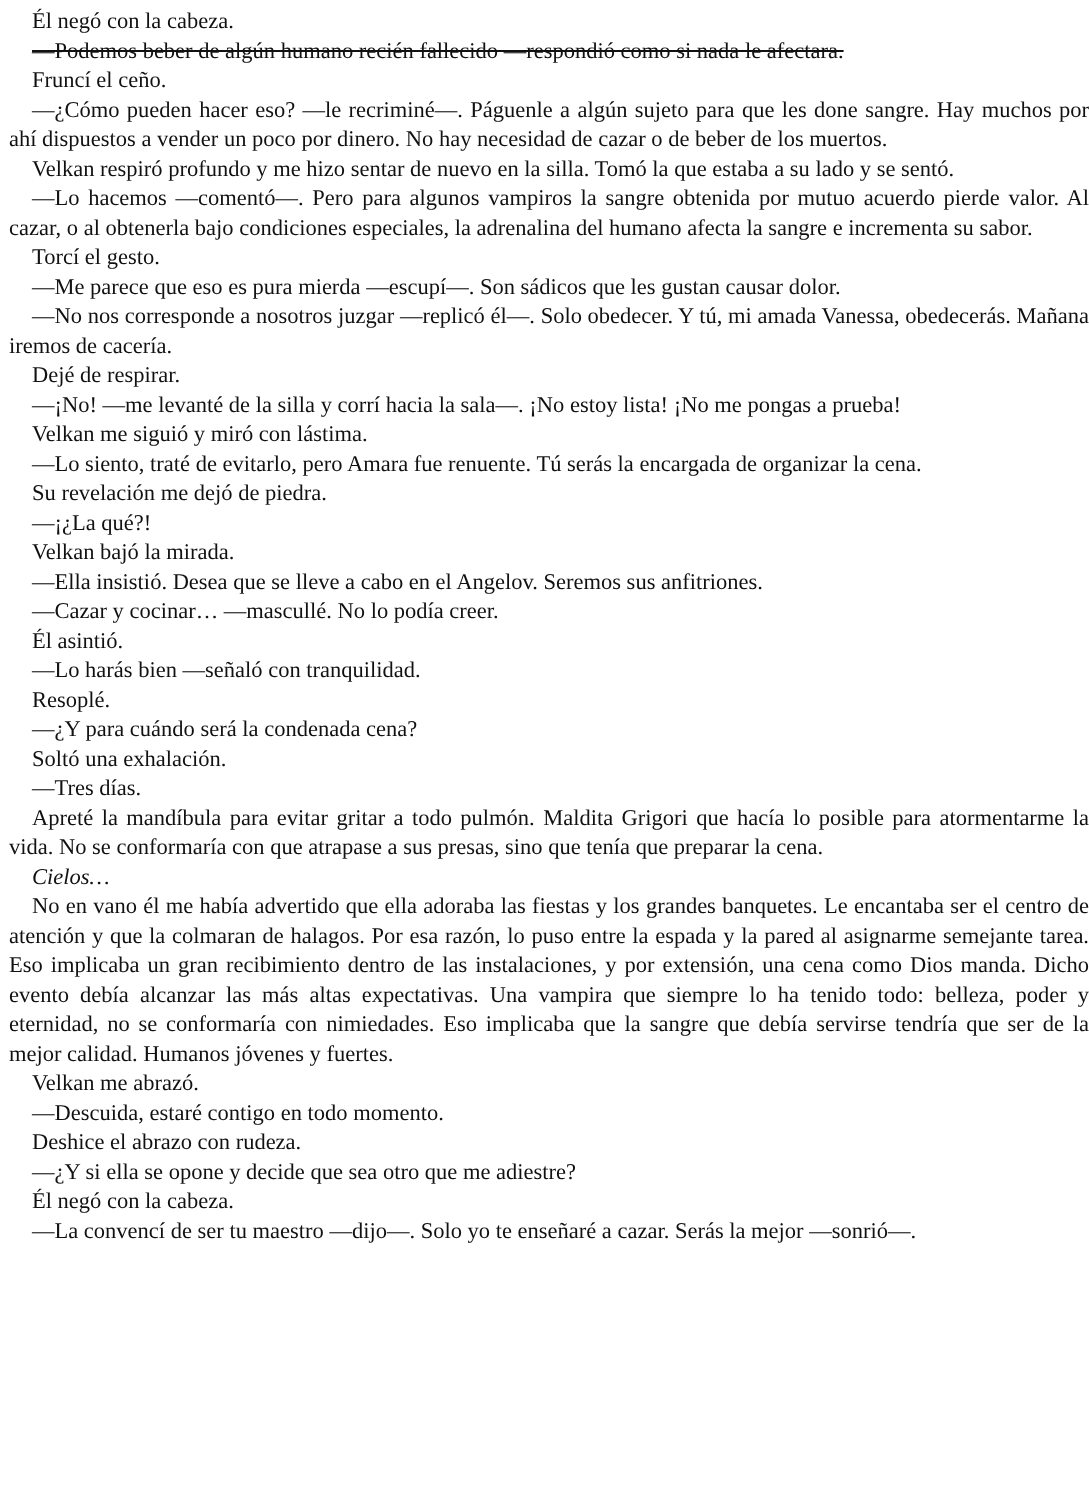Él negó con la cabeza.
—Podemos beber de algún humano recién fallecido —respondió como si nada le afectara.
Fruncí el ceño.
—¿Cómo pueden hacer eso? —le recriminé—. Páguenle a algún sujeto para que les done sangre. Hay muchos por ahí dispuestos a vender un poco por dinero. No hay necesidad de cazar o de beber de los muertos.
Velkan respiró profundo y me hizo sentar de nuevo en la silla. Tomó la que estaba a su lado y se sentó.
—Lo hacemos —comentó—. Pero para algunos vampiros la sangre obtenida por mutuo acuerdo pierde valor. Al cazar, o al obtenerla bajo condiciones especiales, la adrenalina del humano afecta la sangre e incrementa su sabor.
Torcí el gesto.
—Me parece que eso es pura mierda —escupí—. Son sádicos que les gustan causar dolor.
—No nos corresponde a nosotros juzgar —replicó él—. Solo obedecer. Y tú, mi amada Vanessa, obedecerás. Mañana iremos de cacería.
Dejé de respirar.
—¡No! —me levanté de la silla y corrí hacia la sala—. ¡No estoy lista! ¡No me pongas a prueba!
Velkan me siguió y miró con lástima.
—Lo siento, traté de evitarlo, pero Amara fue renuente. Tú serás la encargada de organizar la cena.
Su revelación me dejó de piedra.
—¡¿La qué?!
Velkan bajó la mirada.
—Ella insistió. Desea que se lleve a cabo en el Angelov. Seremos sus anfitriones.
—Cazar y cocinar… —mascullé. No lo podía creer.
Él asintió.
—Lo harás bien —señaló con tranquilidad.
Resoplé.
—¿Y para cuándo será la condenada cena?
Soltó una exhalación.
—Tres días.
Apreté la mandíbula para evitar gritar a todo pulmón. Maldita Grigori que hacía lo posible para atormentarme la vida. No se conformaría con que atrapase a sus presas, sino que tenía que preparar la cena.
Cielos…
No en vano él me había advertido que ella adoraba las fiestas y los grandes banquetes. Le encantaba ser el centro de atención y que la colmaran de halagos. Por esa razón, lo puso entre la espada y la pared al asignarme semejante tarea. Eso implicaba un gran recibimiento dentro de las instalaciones, y por extensión, una cena como Dios manda. Dicho evento debía alcanzar las más altas expectativas. Una vampira que siempre lo ha tenido todo: belleza, poder y eternidad, no se conformaría con nimiedades. Eso implicaba que la sangre que debía servirse tendría que ser de la mejor calidad. Humanos jóvenes y fuertes.
Velkan me abrazó.
—Descuida, estaré contigo en todo momento.
Deshice el abrazo con rudeza.
—¿Y si ella se opone y decide que sea otro que me adiestre?
Él negó con la cabeza.
—La convencí de ser tu maestro —dijo—. Solo yo te enseñaré a cazar. Serás la mejor —sonrió—.